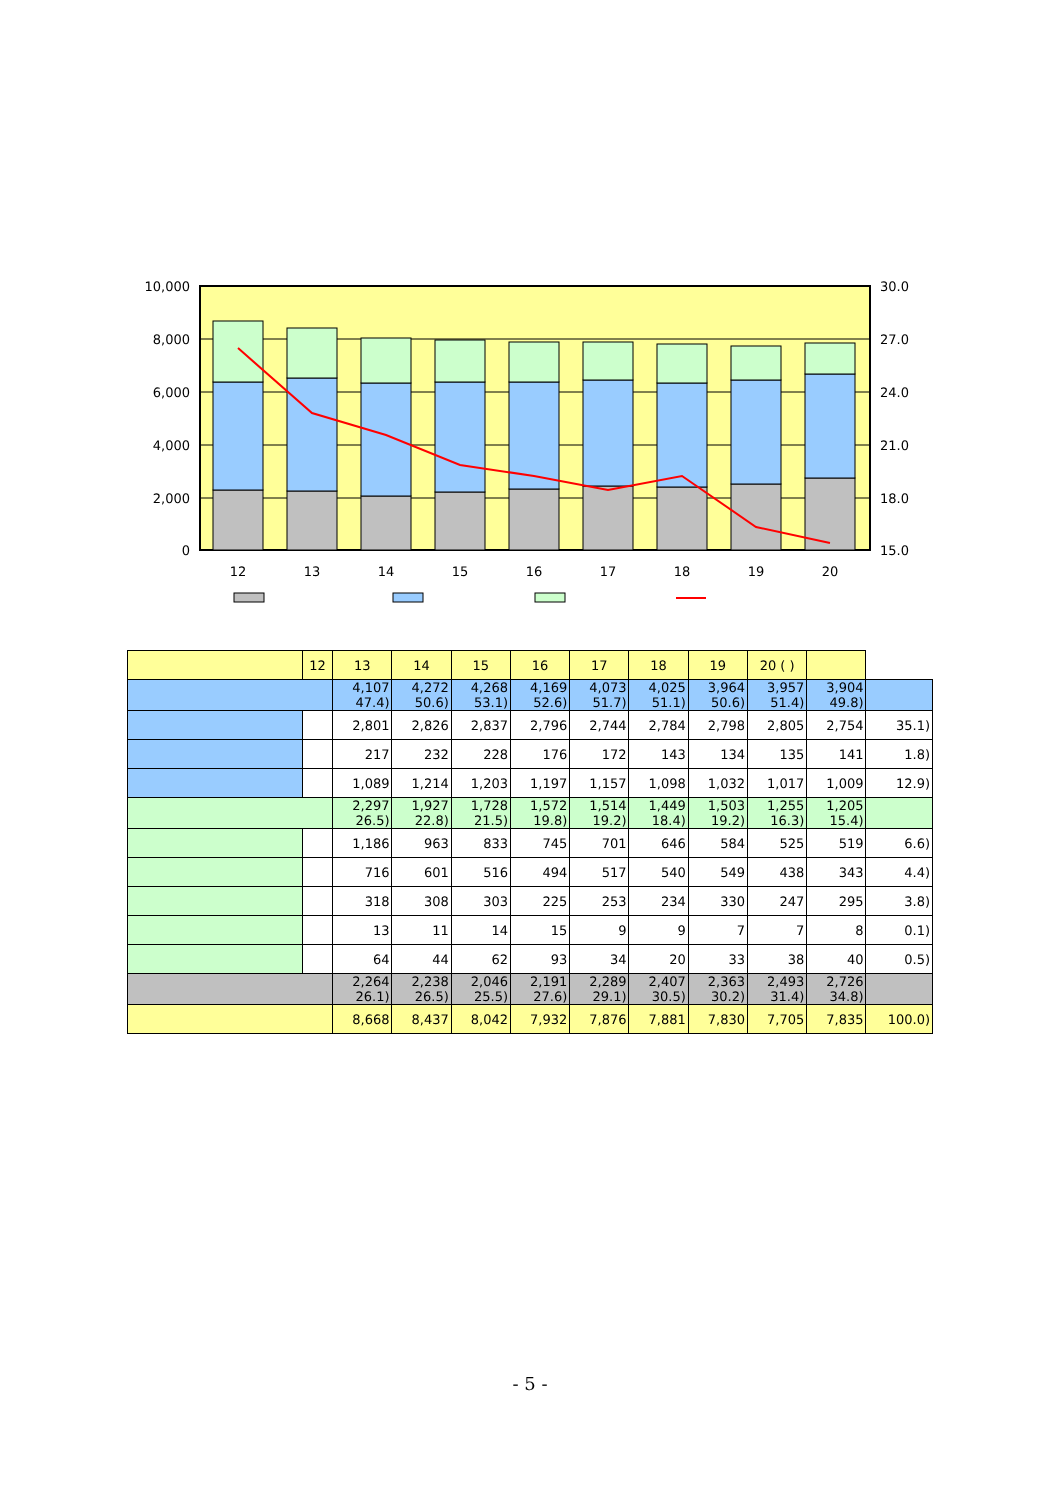10,000
8,000
6,000
4,000
2,000
0
30.0
27.0
24.0
21.0
18.0
15.0
12
13
14
15
16
17
18
19
20
| | 12 | 13 | 14 | 15 | 16 | 17 | 18 | 19 | 20 ( ) | | |
| --- | --- | --- | --- | --- | --- | --- | --- | --- | --- | --- | --- |
| | | 4,107 47.4) | 4,272 50.6) | 4,268 53.1) | 4,169 52.6) | 4,073 51.7) | 4,025 51.1) | 3,964 50.6) | 3,957 51.4) | 3,904 49.8) | |
| | | 2,801 | 2,826 | 2,837 | 2,796 | 2,744 | 2,784 | 2,798 | 2,805 | 2,754 | 35.1) |
| | | 217 | 232 | 228 | 176 | 172 | 143 | 134 | 135 | 141 | 1.8) |
| | | 1,089 | 1,214 | 1,203 | 1,197 | 1,157 | 1,098 | 1,032 | 1,017 | 1,009 | 12.9) |
| | | 2,297 26.5) | 1,927 22.8) | 1,728 21.5) | 1,572 19.8) | 1,514 19.2) | 1,449 18.4) | 1,503 19.2) | 1,255 16.3) | 1,205 15.4) | |
| | | 1,186 | 963 | 833 | 745 | 701 | 646 | 584 | 525 | 519 | 6.6) |
| | | 716 | 601 | 516 | 494 | 517 | 540 | 549 | 438 | 343 | 4.4) |
| | | 318 | 308 | 303 | 225 | 253 | 234 | 330 | 247 | 295 | 3.8) |
| | | 13 | 11 | 14 | 15 | 9 | 9 | 7 | 7 | 8 | 0.1) |
| | | 64 | 44 | 62 | 93 | 34 | 20 | 33 | 38 | 40 | 0.5) |
| | | 2,264 26.1) | 2,238 26.5) | 2,046 25.5) | 2,191 27.6) | 2,289 29.1) | 2,407 30.5) | 2,363 30.2) | 2,493 31.4) | 2,726 34.8) | |
| | | 8,668 | 8,437 | 8,042 | 7,932 | 7,876 | 7,881 | 7,830 | 7,705 | 7,835 | 100.0) |
- 5 -